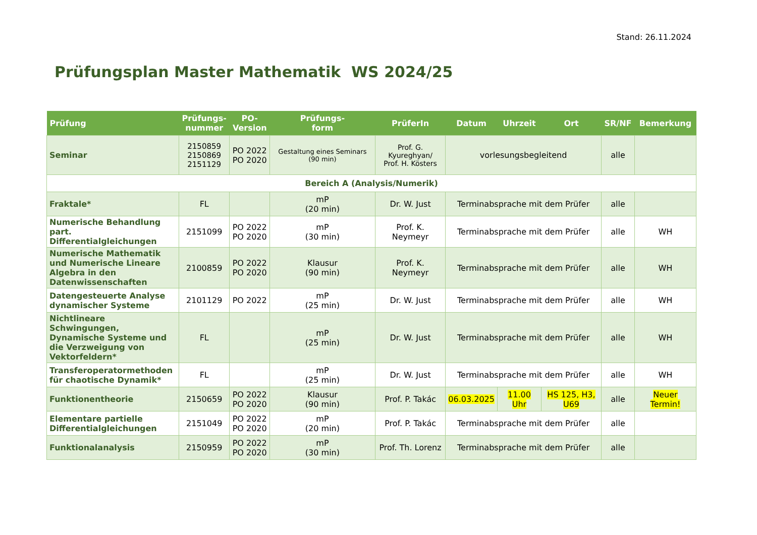Stand: 26.11.2024
Prüfungsplan Master Mathematik WS 2024/25
| Prüfung | Prüfungs- nummer | PO- Version | Prüfungs- form | PrüferIn | Datum | Uhrzeit | Ort | SR/NF | Bemerkung |
| --- | --- | --- | --- | --- | --- | --- | --- | --- | --- |
| Seminar | 2150859 2150869 2151129 | PO 2022 PO 2020 | Gestaltung eines Seminars (90 min) | Prof. G. Kyureghyan/ Prof. H. Kösters | vorlesungsbegleitend | | | alle | |
| Bereich A (Analysis/Numerik) | | | | | | | | | |
| Fraktale* | FL | | mP (20 min) | Dr. W. Just | Terminabsprache mit dem Prüfer | | | alle | |
| Numerische Behandlung part. Differentialgleichungen | 2151099 | PO 2022 PO 2020 | mP (30 min) | Prof. K. Neymeyr | Terminabsprache mit dem Prüfer | | | alle | WH |
| Numerische Mathematik und Numerische Lineare Algebra in den Datenwissenschaften | 2100859 | PO 2022 PO 2020 | Klausur (90 min) | Prof. K. Neymeyr | Terminabsprache mit dem Prüfer | | | alle | WH |
| Datengesteuerte Analyse dynamischer Systeme | 2101129 | PO 2022 | mP (25 min) | Dr. W. Just | Terminabsprache mit dem Prüfer | | | alle | WH |
| Nichtlineare Schwingungen, Dynamische Systeme und die Verzweigung von Vektorfeldern* | FL | | mP (25 min) | Dr. W. Just | Terminabsprache mit dem Prüfer | | | alle | WH |
| Transferoperatormethoden für chaotische Dynamik* | FL | | mP (25 min) | Dr. W. Just | Terminabsprache mit dem Prüfer | | | alle | WH |
| Funktionentheorie | 2150659 | PO 2022 PO 2020 | Klausur (90 min) | Prof. P. Takác | 06.03.2025 | 11.00 Uhr | HS 125, H3, U69 | alle | Neuer Termin! |
| Elementare partielle Differentialgleichungen | 2151049 | PO 2022 PO 2020 | mP (20 min) | Prof. P. Takác | Terminabsprache mit dem Prüfer | | | alle | |
| Funktionalanalysis | 2150959 | PO 2022 PO 2020 | mP (30 min) | Prof. Th. Lorenz | Terminabsprache mit dem Prüfer | | | alle | |